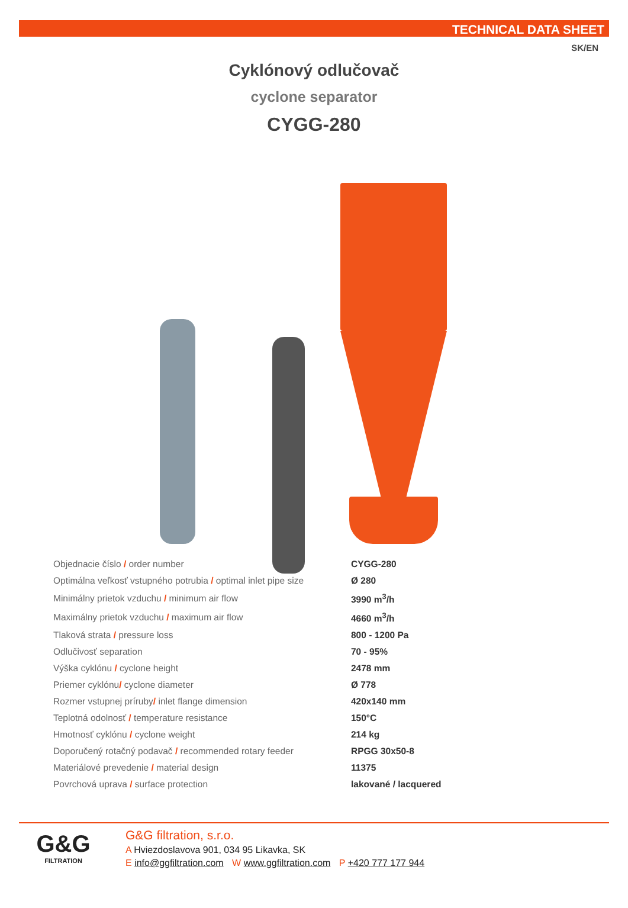TECHNICAL DATA SHEET
SK/EN
Cyklónový odlučovač
cyclone separator
CYGG-280
| Objednacie číslo / order number | CYGG-280 |
| Optimálna veľkosť vstupného potrubia / optimal inlet pipe size | Ø 280 |
| Minimálny prietok vzduchu / minimum air flow | 3990 m<sup>3</sup>/h |
| Maximálny prietok vzduchu / maximum air flow | 4660 m<sup>3</sup>/h |
| Tlaková strata / pressure loss | 800 - 1200 Pa |
| Odlučivosť separation | 70 - 95% |
| Výška cyklónu / cyclone height | 2478 mm |
| Priemer cyklónu / cyclone diameter | Ø 778 |
| Rozmer vstupnej príruby / inlet flange dimension | 420x140 mm |
| Teplotná odolnosť / temperature resistance | 150°C |
| Hmotnosť cyklónu / cyclone weight | 214 kg |
| Doporučený rotačný podavač / recommended rotary feeder | RPGG 30x50-8 |
| Materiálové prevedenie / material design | 11375 |
| Povrchová uprava / surface protection | lakované / lacquered |
G&G
FILTRATION
G&G filtration, s.r.o.
A Hviezdoslavova 901, 034 95 Likavka, SK
E info@ggfiltration.com W www.ggfiltration.com P +420 777 177 944